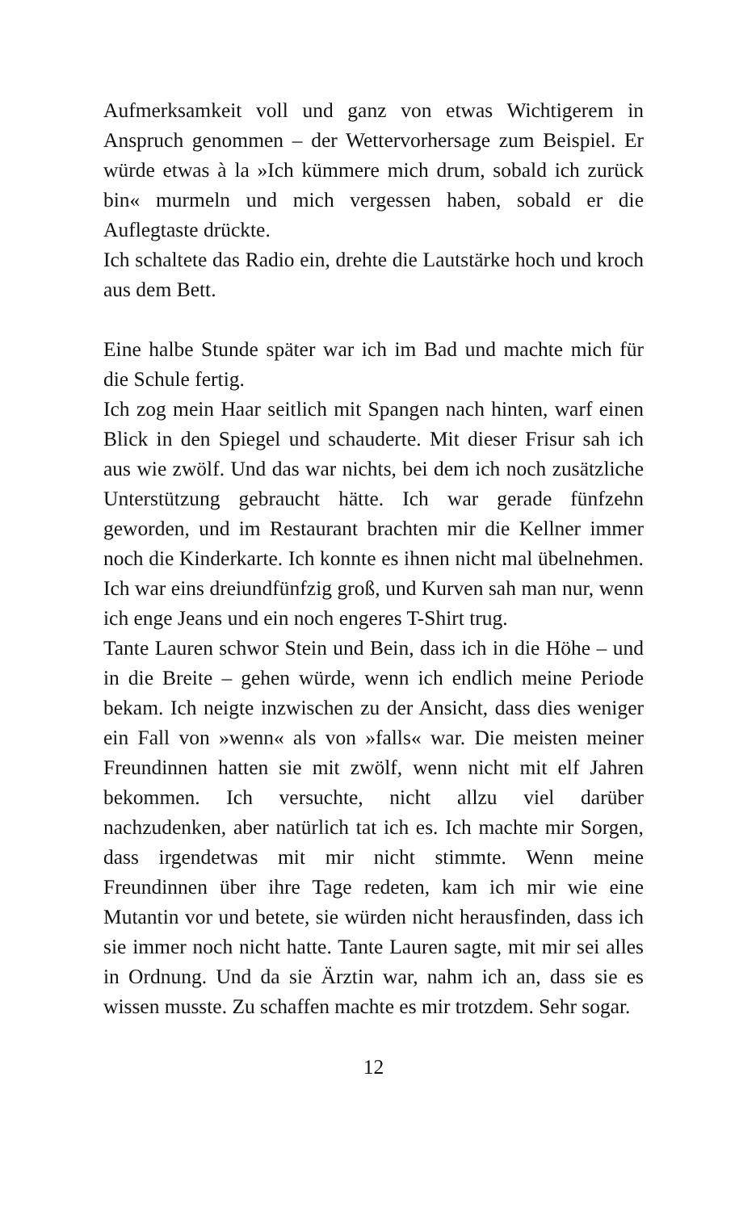Aufmerksamkeit voll und ganz von etwas Wichtigerem in Anspruch genommen – der Wettervorhersage zum Beispiel. Er würde etwas à la »Ich kümmere mich drum, sobald ich zurück bin« murmeln und mich vergessen haben, sobald er die Auflegtaste drückte.
Ich schaltete das Radio ein, drehte die Lautstärke hoch und kroch aus dem Bett.
Eine halbe Stunde später war ich im Bad und machte mich für die Schule fertig.
Ich zog mein Haar seitlich mit Spangen nach hinten, warf einen Blick in den Spiegel und schauderte. Mit dieser Frisur sah ich aus wie zwölf. Und das war nichts, bei dem ich noch zusätzliche Unterstützung gebraucht hätte. Ich war gerade fünfzehn geworden, und im Restaurant brachten mir die Kellner immer noch die Kinderkarte. Ich konnte es ihnen nicht mal übelnehmen. Ich war eins dreiundfünfzig groß, und Kurven sah man nur, wenn ich enge Jeans und ein noch engeres T-Shirt trug.
Tante Lauren schwor Stein und Bein, dass ich in die Höhe – und in die Breite – gehen würde, wenn ich endlich meine Periode bekam. Ich neigte inzwischen zu der Ansicht, dass dies weniger ein Fall von »wenn« als von »falls« war. Die meisten meiner Freundinnen hatten sie mit zwölf, wenn nicht mit elf Jahren bekommen. Ich versuchte, nicht allzu viel darüber nachzudenken, aber natürlich tat ich es. Ich machte mir Sorgen, dass irgendetwas mit mir nicht stimmte. Wenn meine Freundinnen über ihre Tage redeten, kam ich mir wie eine Mutantin vor und betete, sie würden nicht herausfinden, dass ich sie immer noch nicht hatte. Tante Lauren sagte, mit mir sei alles in Ordnung. Und da sie Ärztin war, nahm ich an, dass sie es wissen musste. Zu schaffen machte es mir trotzdem. Sehr sogar.
12